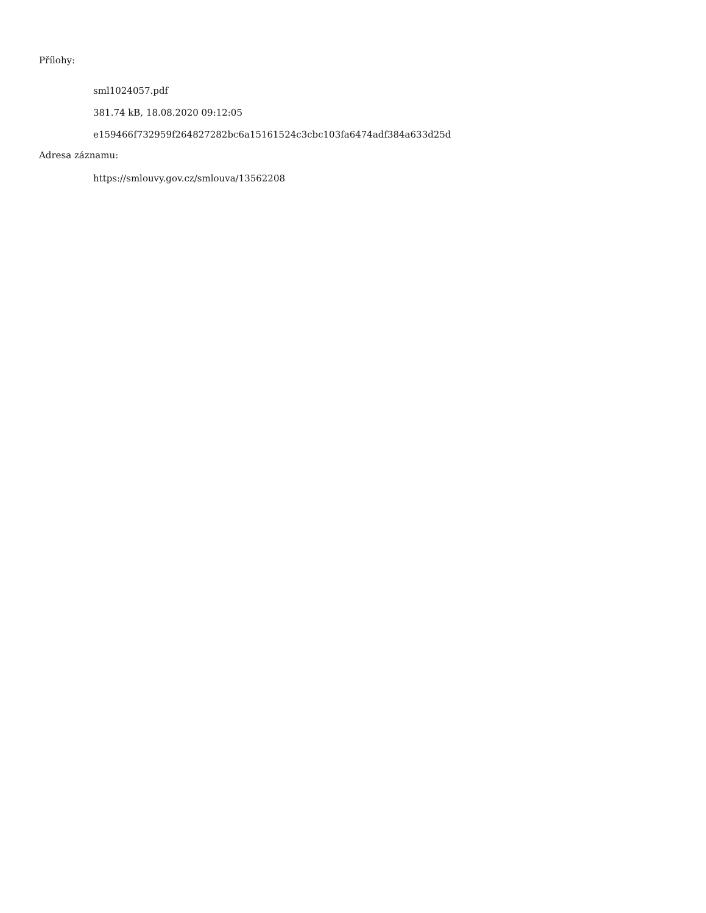Přílohy:
sml1024057.pdf
381.74 kB, 18.08.2020 09:12:05
e159466f732959f264827282bc6a15161524c3cbc103fa6474adf384a633d25d
Adresa záznamu:
https://smlouvy.gov.cz/smlouva/13562208